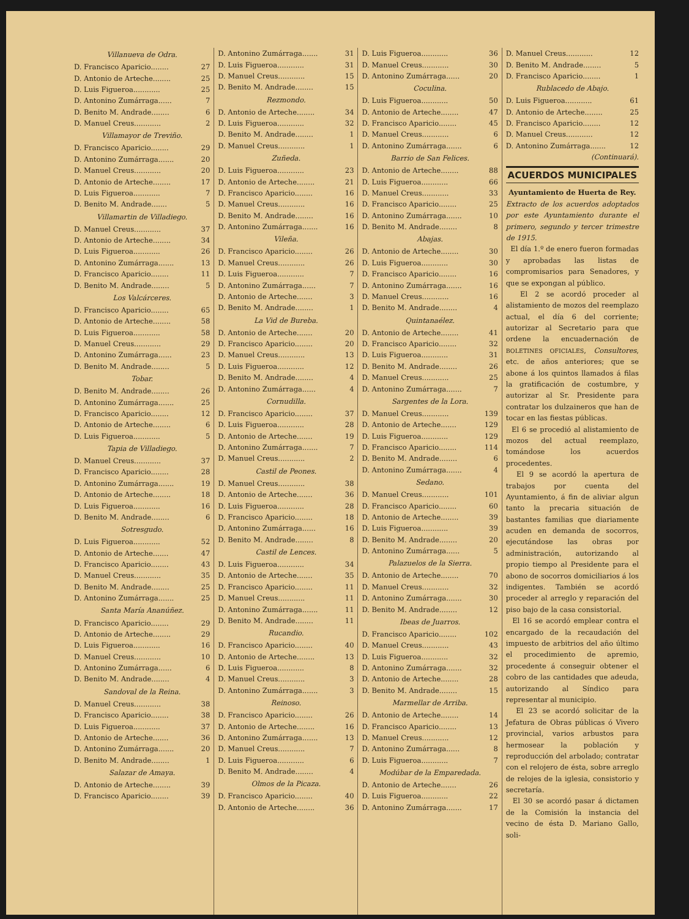| Villanueva de Odra. | |
| D. Francisco Aparicio........ | 27 |
| D. Antonio de Arteche........ | 25 |
| D. Luis Figueroa............ | 25 |
| D. Antonino Zumárraga...... | 7 |
| D. Benito M. Andrade........ | 6 |
| D. Manuel Creus............ | 2 |
| Villamayor de Treviño. | |
| D. Francisco Aparicio........ | 29 |
| D. Antonino Zumárraga....... | 20 |
| D. Manuel Creus............ | 20 |
| D. Antonio de Arteche........ | 17 |
| D. Luis Figueroa............ | 7 |
| D. Benito M. Andrade....... | 5 |
| Villamartin de Villadiego. | |
| D. Manuel Creus............ | 37 |
| D. Antonio de Arteche........ | 34 |
| D. Luis Figueroa............ | 26 |
| D. Antonino Zumárraga....... | 13 |
| D. Francisco Aparicio........ | 11 |
| D. Benito M. Andrade........ | 5 |
| Los Valcárceres. | |
| D. Francisco Aparicio........ | 65 |
| D. Antonio de Arteche........ | 58 |
| D. Luis Figueroa............ | 58 |
| D. Manuel Creus............ | 29 |
| D. Antonino Zumárraga...... | 23 |
| D. Benito M. Andrade........ | 5 |
| Tobar. | |
| D. Benito M. Andrade........ | 26 |
| D. Antonino Zumárraga....... | 25 |
| D. Francisco Aparicio........ | 12 |
| D. Antonio de Arteche........ | 6 |
| D. Luis Figueroa............ | 5 |
| Tapia de Villadiego. | |
| D. Manuel Creus............ | 37 |
| D. Francisco Aparicio........ | 28 |
| D. Antonino Zumárraga....... | 19 |
| D. Antonio de Arteche........ | 18 |
| D. Luis Figueroa............ | 16 |
| D. Benito M. Andrade........ | 6 |
| Sotresgudo. | |
| D. Luis Figueroa............ | 52 |
| D. Antonio de Arteche....... | 47 |
| D. Francisco Aparicio........ | 43 |
| D. Manuel Creus............ | 35 |
| D. Benito M. Andrade........ | 25 |
| D. Antonino Zumárraga....... | 25 |
| Santa María Ananúñez. | |
| D. Francisco Aparicio........ | 29 |
| D. Antonio de Arteche........ | 29 |
| D. Luis Figueroa............ | 16 |
| D. Manuel Creus............ | 10 |
| D. Antonino Zumárraga...... | 6 |
| D. Benito M. Andrade........ | 4 |
| Sandoval de la Reina. | |
| D. Manuel Creus............ | 38 |
| D. Francisco Aparicio........ | 38 |
| D. Luis Figueroa............ | 37 |
| D. Antonio de Arteche....... | 36 |
| D. Antonino Zumárraga....... | 20 |
| D. Benito M. Andrade........ | 1 |
| Salazar de Amaya. | |
| D. Antonio de Arteche........ | 39 |
| D. Francisco Aparicio........ | 39 |
| D. Antonino Zumárraga....... | 31 |
| D. Luis Figueroa............ | 31 |
| D. Manuel Creus............ | 15 |
| D. Benito M. Andrade........ | 15 |
| Rezmondo. | |
| D. Antonio de Arteche........ | 34 |
| D. Luis Figueroa............ | 32 |
| D. Benito M. Andrade........ | 1 |
| D. Manuel Creus............ | 1 |
| Zuñeda. | |
| D. Luis Figueroa............ | 23 |
| D. Antonio de Arteche........ | 21 |
| D. Francisco Aparicio........ | 16 |
| D. Manuel Creus............ | 16 |
| D. Benito M. Andrade........ | 16 |
| D. Antonino Zumárraga....... | 16 |
| Vileña. | |
| D. Francisco Aparicio........ | 26 |
| D. Manuel Creus............ | 26 |
| D. Luis Figueroa............ | 7 |
| D. Antonino Zumárraga...... | 7 |
| D. Antonio de Arteche....... | 3 |
| D. Benito M. Andrade........ | 1 |
| La Vid de Bureba. | |
| D. Antonio de Arteche....... | 20 |
| D. Francisco Aparicio........ | 20 |
| D. Manuel Creus............ | 13 |
| D. Luis Figueroa............ | 12 |
| D. Benito M. Andrade........ | 4 |
| D. Antonino Zumárraga...... | 4 |
| Cornudilla. | |
| D. Francisco Aparicio........ | 37 |
| D. Luis Figueroa............ | 28 |
| D. Antonio de Arteche....... | 19 |
| D. Antonino Zumárraga....... | 7 |
| D. Manuel Creus............ | 2 |
| Castil de Peones. | |
| D. Manuel Creus............ | 38 |
| D. Antonio de Arteche....... | 36 |
| D. Luis Figueroa............ | 28 |
| D. Francisco Aparicio........ | 18 |
| D. Antonino Zumárraga...... | 16 |
| D. Benito M. Andrade........ | 8 |
| Castil de Lences. | |
| D. Luis Figueroa............ | 34 |
| D. Antonio de Arteche....... | 35 |
| D. Francisco Aparicio........ | 11 |
| D. Manuel Creus............ | 11 |
| D. Antonino Zumárraga....... | 11 |
| D. Benito M. Andrade........ | 11 |
| Rucandio. | |
| D. Francisco Aparicio........ | 40 |
| D. Antonio de Arteche........ | 13 |
| D. Luis Figueroa............ | 8 |
| D. Manuel Creus............ | 3 |
| D. Antonino Zumárraga....... | 3 |
| Reinoso. | |
| D. Francisco Aparicio........ | 26 |
| D. Antonio de Arteche........ | 16 |
| D. Antonino Zumárraga....... | 13 |
| D. Manuel Creus............ | 7 |
| D. Luis Figueroa............ | 6 |
| D. Benito M. Andrade........ | 4 |
| Olmos de la Picaza. | |
| D. Francisco Aparicio........ | 40 |
| D. Antonio de Arteche........ | 36 |
| D. Luis Figueroa............ | 36 |
| D. Manuel Creus............ | 30 |
| D. Antonino Zumárraga...... | 20 |
| Coculina. | |
| D. Luis Figueroa............ | 50 |
| D. Antonio de Arteche........ | 47 |
| D. Francisco Aparicio........ | 45 |
| D. Manuel Creus............ | 6 |
| D. Antonino Zumárraga....... | 6 |
| Barrio de San Felices. | |
| D. Antonio de Arteche........ | 88 |
| D. Luis Figueroa............ | 66 |
| D. Manuel Creus............ | 33 |
| D. Francisco Aparicio........ | 25 |
| D. Antonino Zumárraga....... | 10 |
| D. Benito M. Andrade........ | 8 |
| Abajas. | |
| D. Antonio de Arteche........ | 30 |
| D. Luis Figueroa............ | 30 |
| D. Francisco Aparicio........ | 16 |
| D. Antonino Zumárraga....... | 16 |
| D. Manuel Creus............ | 16 |
| D. Benito M. Andrade........ | 4 |
| Quintanaélez. | |
| D. Antonio de Arteche........ | 41 |
| D. Francisco Aparicio........ | 32 |
| D. Luis Figueroa............ | 31 |
| D. Benito M. Andrade........ | 26 |
| D. Manuel Creus............ | 25 |
| D. Antonino Zumárraga....... | 7 |
| Sargentes de la Lora. | |
| D. Manuel Creus............ | 139 |
| D. Antonio de Arteche....... | 129 |
| D. Luis Figueroa............ | 129 |
| D. Francisco Aparicio........ | 114 |
| D. Benito M. Andrade........ | 6 |
| D. Antonino Zumárraga....... | 4 |
| Sedano. | |
| D. Manuel Creus............ | 101 |
| D. Francisco Aparicio........ | 60 |
| D. Antonio de Arteche........ | 39 |
| D. Luis Figueroa............ | 39 |
| D. Benito M. Andrade........ | 20 |
| D. Antonino Zumárraga...... | 5 |
| Palazuelos de la Sierra. | |
| D. Antonio de Arteche........ | 70 |
| D. Manuel Creus............ | 32 |
| D. Antonino Zumárraga....... | 30 |
| D. Benito M. Andrade........ | 12 |
| Ibeas de Juarros. | |
| D. Francisco Aparicio........ | 102 |
| D. Manuel Creus............ | 43 |
| D. Luis Figueroa............ | 32 |
| D. Antonino Zumárraga....... | 32 |
| D. Antonio de Arteche........ | 28 |
| D. Benito M. Andrade........ | 15 |
| Marmellar de Arriba. | |
| D. Antonio de Arteche........ | 14 |
| D. Francisco Aparicio........ | 13 |
| D. Manuel Creus............ | 12 |
| D. Antonino Zumárraga...... | 8 |
| D. Luis Figueroa............ | 7 |
| Modúbar de la Emparedada. | |
| D. Antonio de Arteche....... | 26 |
| D. Luis Figueroa............ | 22 |
| D. Antonino Zumárraga....... | 17 |
| D. Manuel Creus............ | 12 |
| D. Benito M. Andrade........ | 5 |
| D. Francisco Aparicio........ | 1 |
| Rublacedo de Abajo. | |
| D. Luis Figueroa............ | 61 |
| D. Antonio de Arteche........ | 25 |
| D. Francisco Aparicio........ | 12 |
| D. Manuel Creus............ | 12 |
| D. Antonino Zumárraga....... | 12 |
| (Continuará). | |
ACUERDOS MUNICIPALES
Ayuntamiento de Huerta de Rey.
Extracto de los acuerdos adoptados por este Ayuntamiento durante el primero, segundo y tercer trimestre de 1915.
El día 1.º de enero fueron formadas y aprobadas las listas de compromisarios para Senadores, y que se expongan al público.
El 2 se acordó proceder al alistamiento de mozos del reemplazo actual, el día 6 del corriente; autorizar al Secretario para que ordene la encuadernación de BOLETINES OFICIALES, Consultores, etc. de años anteriores; que se abone á los quintos llamados á filas la gratificación de costumbre, y autorizar al Sr. Presidente para contratar los dulzaineros que han de tocar en las fiestas públicas.
El 6 se procedió al alistamiento de mozos del actual reemplazo, tomándose los acuerdos procedentes.
El 9 se acordó la apertura de trabajos por cuenta del Ayuntamiento, á fin de aliviar algun tanto la precaria situación de bastantes familias que diariamente acuden en demanda de socorros, ejecutándose las obras por administración, autorizando al propio tiempo al Presidente para el abono de socorros domiciliarios á los indigentes. También se acordó proceder al arreglo y reparación del piso bajo de la casa consistorial.
El 16 se acordó emplear contra el encargado de la recaudación del impuesto de arbitrios del año último el procedimiento de apremio, procedente á conseguir obtener el cobro de las cantidades que adeuda, autorizando al Síndico para representar al municipio.
El 23 se acordó solicitar de la Jefatura de Obras públicas ó Vivero provincial, varios arbustos para hermosear la población y reproducción del arbolado; contratar con el relojero de ésta, sobre arreglo de relojes de la iglesia, consistorio y secretaría.
El 30 se acordó pasar á dictamen de la Comisión la instancia del vecino de ésta D. Mariano Gallo, soli-